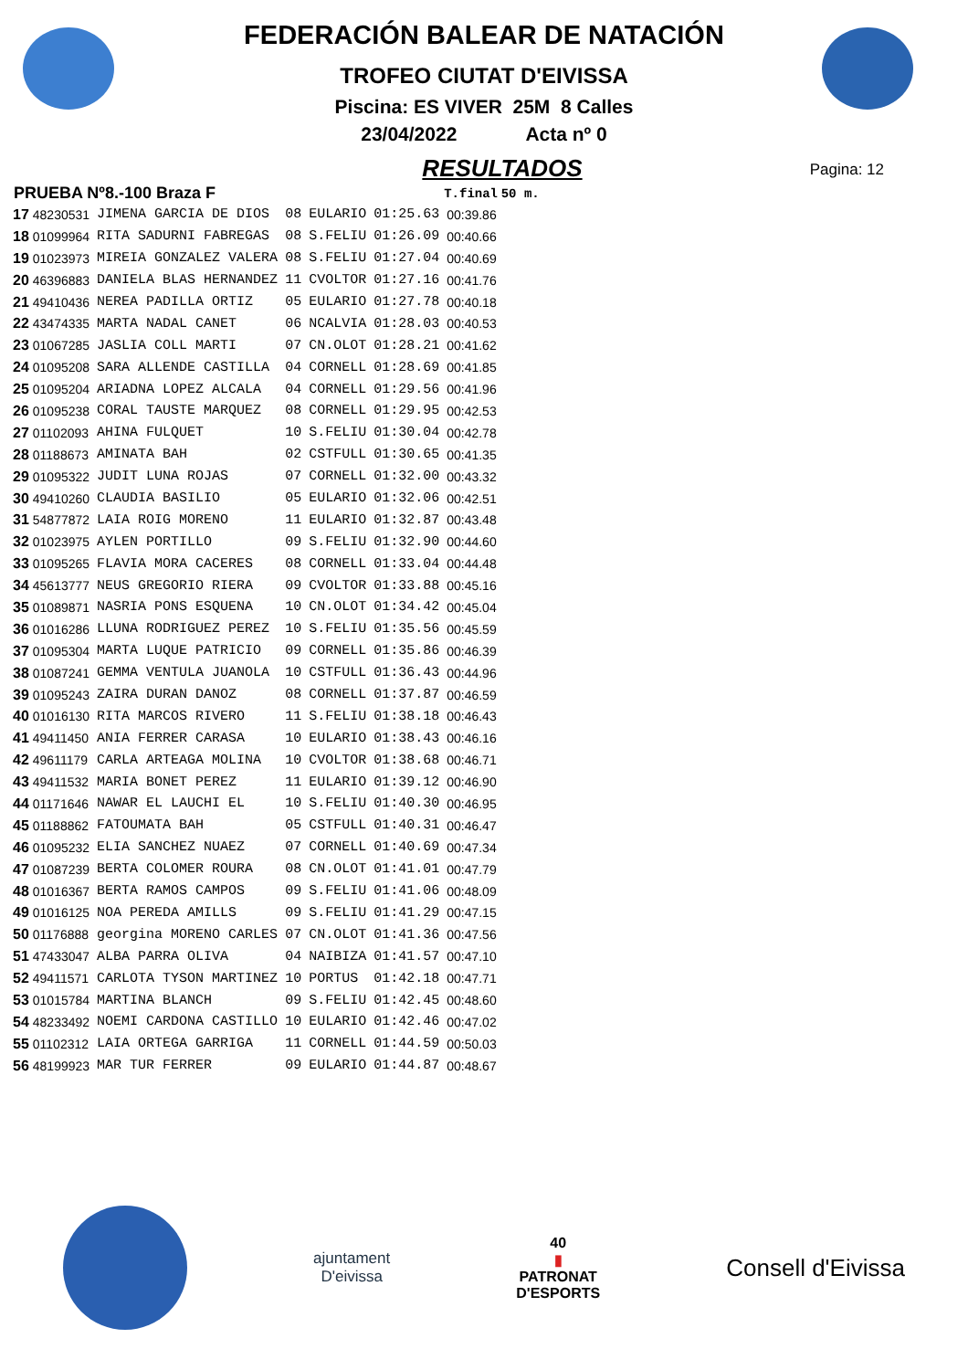FEDERACIÓN BALEAR DE NATACIÓN
TROFEO CIUTAT D'EIVISSA
Piscina: ES VIVER 25M 8 Calles
23/04/2022 Acta nº 0
RESULTADOS
Pagina: 12
| PRUEBA Nº8.-100 Braza F | | | | | | T.final | 50 m. |
| --- | --- | --- | --- | --- | --- | --- | --- |
| 17 | 48230531 | JIMENA GARCIA DE DIOS | 08 | EULARIO | 01:25.63 | 00:39.86 | |
| 18 | 01099964 | RITA SADURNI FABREGAS | 08 | S.FELIU | 01:26.09 | 00:40.66 | |
| 19 | 01023973 | MIREIA GONZALEZ VALERA | 08 | S.FELIU | 01:27.04 | 00:40.69 | |
| 20 | 46396883 | DANIELA BLAS HERNANDEZ | 11 | CVOLTOR | 01:27.16 | 00:41.76 | |
| 21 | 49410436 | NEREA PADILLA ORTIZ | 05 | EULARIO | 01:27.78 | 00:40.18 | |
| 22 | 43474335 | MARTA NADAL CANET | 06 | NCALVIA | 01:28.03 | 00:40.53 | |
| 23 | 01067285 | JASLIA COLL MARTI | 07 | CN.OLOT | 01:28.21 | 00:41.62 | |
| 24 | 01095208 | SARA ALLENDE CASTILLA | 04 | CORNELL | 01:28.69 | 00:41.85 | |
| 25 | 01095204 | ARIADNA LOPEZ ALCALA | 04 | CORNELL | 01:29.56 | 00:41.96 | |
| 26 | 01095238 | CORAL TAUSTE MARQUEZ | 08 | CORNELL | 01:29.95 | 00:42.53 | |
| 27 | 01102093 | AHINA FULQUET | 10 | S.FELIU | 01:30.04 | 00:42.78 | |
| 28 | 01188673 | AMINATA BAH | 02 | CSTFULL | 01:30.65 | 00:41.35 | |
| 29 | 01095322 | JUDIT LUNA ROJAS | 07 | CORNELL | 01:32.00 | 00:43.32 | |
| 30 | 49410260 | CLAUDIA BASILIO | 05 | EULARIO | 01:32.06 | 00:42.51 | |
| 31 | 54877872 | LAIA ROIG MORENO | 11 | EULARIO | 01:32.87 | 00:43.48 | |
| 32 | 01023975 | AYLEN PORTILLO | 09 | S.FELIU | 01:32.90 | 00:44.60 | |
| 33 | 01095265 | FLAVIA MORA CACERES | 08 | CORNELL | 01:33.04 | 00:44.48 | |
| 34 | 45613777 | NEUS GREGORIO RIERA | 09 | CVOLTOR | 01:33.88 | 00:45.16 | |
| 35 | 01089871 | NASRIA PONS ESQUENA | 10 | CN.OLOT | 01:34.42 | 00:45.04 | |
| 36 | 01016286 | LLUNA RODRIGUEZ PEREZ | 10 | S.FELIU | 01:35.56 | 00:45.59 | |
| 37 | 01095304 | MARTA LUQUE PATRICIO | 09 | CORNELL | 01:35.86 | 00:46.39 | |
| 38 | 01087241 | GEMMA VENTULA JUANOLA | 10 | CSTFULL | 01:36.43 | 00:44.96 | |
| 39 | 01095243 | ZAIRA DURAN DANOZ | 08 | CORNELL | 01:37.87 | 00:46.59 | |
| 40 | 01016130 | RITA MARCOS RIVERO | 11 | S.FELIU | 01:38.18 | 00:46.43 | |
| 41 | 49411450 | ANIA FERRER CARASA | 10 | EULARIO | 01:38.43 | 00:46.16 | |
| 42 | 49611179 | CARLA ARTEAGA MOLINA | 10 | CVOLTOR | 01:38.68 | 00:46.71 | |
| 43 | 49411532 | MARIA BONET PEREZ | 11 | EULARIO | 01:39.12 | 00:46.90 | |
| 44 | 01171646 | NAWAR EL LAUCHI EL | 10 | S.FELIU | 01:40.30 | 00:46.95 | |
| 45 | 01188862 | FATOUMATA BAH | 05 | CSTFULL | 01:40.31 | 00:46.47 | |
| 46 | 01095232 | ELIA SANCHEZ NUAEZ | 07 | CORNELL | 01:40.69 | 00:47.34 | |
| 47 | 01087239 | BERTA COLOMER ROURA | 08 | CN.OLOT | 01:41.01 | 00:47.79 | |
| 48 | 01016367 | BERTA RAMOS CAMPOS | 09 | S.FELIU | 01:41.06 | 00:48.09 | |
| 49 | 01016125 | NOA PEREDA AMILLS | 09 | S.FELIU | 01:41.29 | 00:47.15 | |
| 50 | 01176888 | georgina MORENO CARLES | 07 | CN.OLOT | 01:41.36 | 00:47.56 | |
| 51 | 47433047 | ALBA PARRA OLIVA | 04 | NAIBIZA | 01:41.57 | 00:47.10 | |
| 52 | 49411571 | CARLOTA TYSON MARTINEZ | 10 | PORTUS | 01:42.18 | 00:47.71 | |
| 53 | 01015784 | MARTINA BLANCH | 09 | S.FELIU | 01:42.45 | 00:48.60 | |
| 54 | 48233492 | NOEMI CARDONA CASTILLO | 10 | EULARIO | 01:42.46 | 00:47.02 | |
| 55 | 01102312 | LAIA ORTEGA GARRIGA | 11 | CORNELL | 01:44.59 | 00:50.03 | |
| 56 | 48199923 | MAR TUR FERRER | 09 | EULARIO | 01:44.87 | 00:48.67 | |
ajuntament
D'eivissa
40
▮
PATRONAT
D'ESPORTS
Consell d'Eivissa